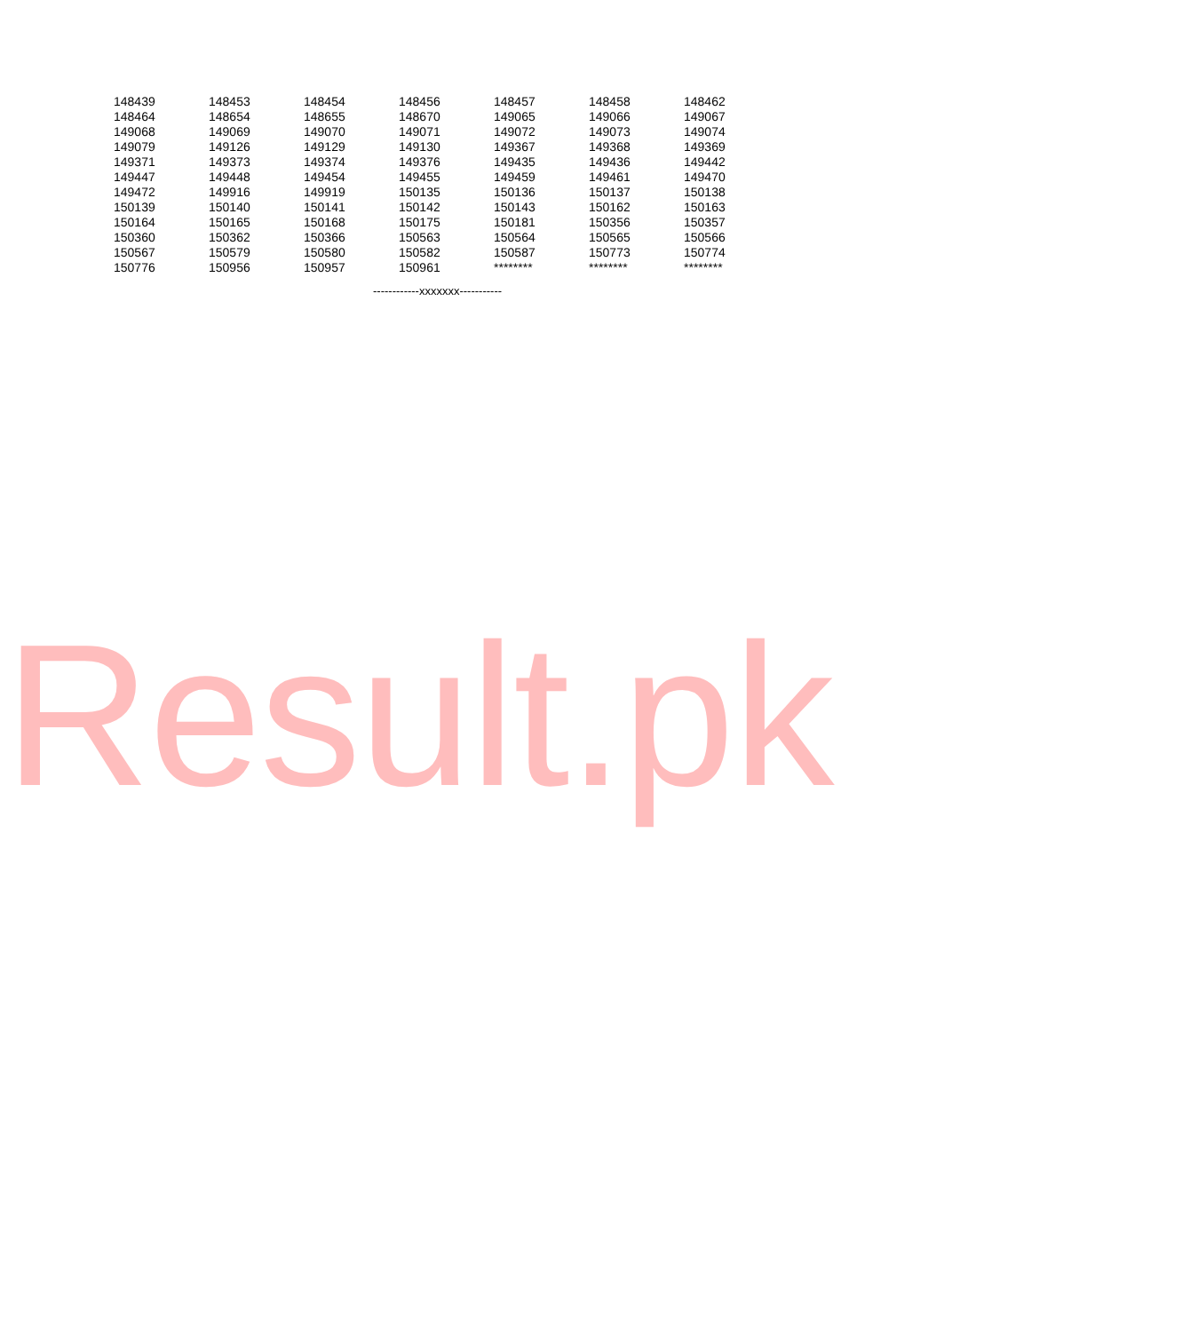| 148439 | 148453 | 148454 | 148456 | 148457 | 148458 | 148462 |
| 148464 | 148654 | 148655 | 148670 | 149065 | 149066 | 149067 |
| 149068 | 149069 | 149070 | 149071 | 149072 | 149073 | 149074 |
| 149079 | 149126 | 149129 | 149130 | 149367 | 149368 | 149369 |
| 149371 | 149373 | 149374 | 149376 | 149435 | 149436 | 149442 |
| 149447 | 149448 | 149454 | 149455 | 149459 | 149461 | 149470 |
| 149472 | 149916 | 149919 | 150135 | 150136 | 150137 | 150138 |
| 150139 | 150140 | 150141 | 150142 | 150143 | 150162 | 150163 |
| 150164 | 150165 | 150168 | 150175 | 150181 | 150356 | 150357 |
| 150360 | 150362 | 150366 | 150563 | 150564 | 150565 | 150566 |
| 150567 | 150579 | 150580 | 150582 | 150587 | 150773 | 150774 |
| 150776 | 150956 | 150957 | 150961 | ******** | ******** | ******** |
------------xxxxxxx-----------
Result.pk